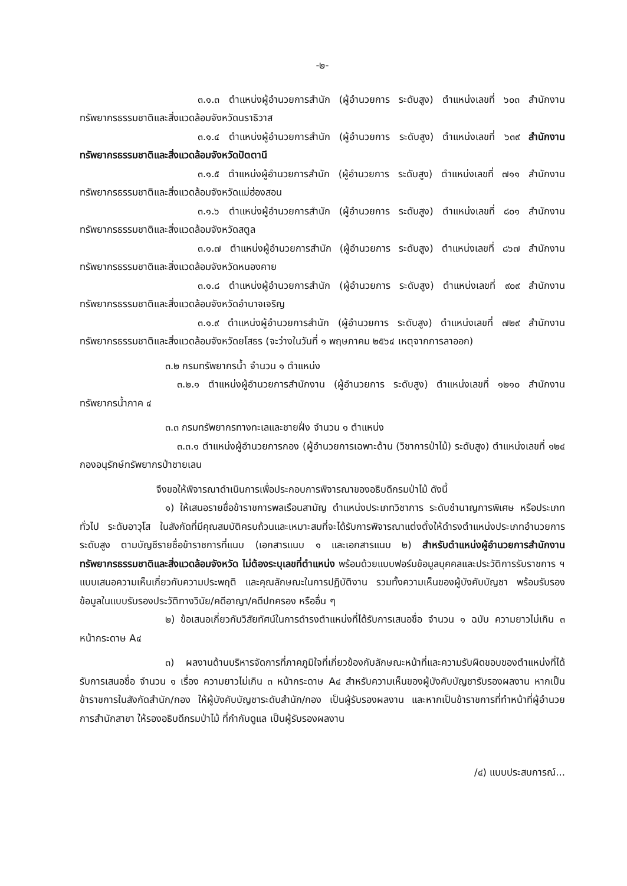-๒-
๓.๑.๓ ตำแหน่งผู้อำนวยการสำนัก (ผู้อำนวยการ ระดับสูง) ตำแหน่งเลขที่ ๖๐๓ สำนักงานทรัพยากรธรรมชาติและสิ่งแวดล้อมจังหวัดนราธิวาส
๓.๑.๔ ตำแหน่งผู้อำนวยการสำนัก (ผู้อำนวยการ ระดับสูง) ตำแหน่งเลขที่ ๖๓๙ สำนักงานทรัพยากรธรรมชาติและสิ่งแวดล้อมจังหวัดปัตตานี
๓.๑.๕ ตำแหน่งผู้อำนวยการสำนัก (ผู้อำนวยการ ระดับสูง) ตำแหน่งเลขที่ ๗๑๑ สำนักงานทรัพยากรธรรมชาติและสิ่งแวดล้อมจังหวัดแม่ฮ่องสอน
๓.๑.๖ ตำแหน่งผู้อำนวยการสำนัก (ผู้อำนวยการ ระดับสูง) ตำแหน่งเลขที่ ๘๐๑ สำนักงานทรัพยากรธรรมชาติและสิ่งแวดล้อมจังหวัดสตูล
๓.๑.๗ ตำแหน่งผู้อำนวยการสำนัก (ผู้อำนวยการ ระดับสูง) ตำแหน่งเลขที่ ๘๖๗ สำนักงานทรัพยากรธรรมชาติและสิ่งแวดล้อมจังหวัดหนองคาย
๓.๑.๘ ตำแหน่งผู้อำนวยการสำนัก (ผู้อำนวยการ ระดับสูง) ตำแหน่งเลขที่ ๙๐๙ สำนักงานทรัพยากรธรรมชาติและสิ่งแวดล้อมจังหวัดอำนาจเจริญ
๓.๑.๙ ตำแหน่งผู้อำนวยการสำนัก (ผู้อำนวยการ ระดับสูง) ตำแหน่งเลขที่ ๗๒๙ สำนักงานทรัพยากรธรรมชาติและสิ่งแวดล้อมจังหวัดยโสธร (จะว่างในวันที่ ๑ พฤษภาคม ๒๕๖๔ เหตุจากการลาออก)
๓.๒ กรมทรัพยากรน้ำ จำนวน ๑ ตำแหน่ง
๓.๒.๑ ตำแหน่งผู้อำนวยการสำนักงาน (ผู้อำนวยการ ระดับสูง) ตำแหน่งเลขที่ ๑๒๑๐ สำนักงานทรัพยากรน้ำภาค ๔
๓.๓ กรมทรัพยากรทางทะเลและชายฝั่ง จำนวน ๑ ตำแหน่ง
๓.๓.๑ ตำแหน่งผู้อำนวยการกอง (ผู้อำนวยการเฉพาะด้าน (วิชาการป่าไม้) ระดับสูง) ตำแหน่งเลขที่ ๑๒๔ กองอนุรักษ์ทรัพยากรป่าชายเลน
จึงขอให้พิจารณาดำเนินการเพื่อประกอบการพิจารณาของอธิบดีกรมป่าไม้ ดังนี้
๑) ให้เสนอรายชื่อข้าราชการพลเรือนสามัญ ตำแหน่งประเภทวิชาการ ระดับชำนาญการพิเศษ หรือประเภททั่วไป ระดับอาวุโส ในสังกัดที่มีคุณสมบัติครบถ้วนและเหมาะสมที่จะได้รับการพิจารณาแต่งตั้งให้ดำรงตำแหน่งประเภทอำนวยการ ระดับสูง ตามบัญชีรายชื่อข้าราชการที่แนบ (เอกสารแนบ ๑ และเอกสารแนบ ๒) สำหรับตำแหน่งผู้อำนวยการสำนักงานทรัพยากรธรรมชาติและสิ่งแวดล้อมจังหวัด ไม่ต้องระบุเลขที่ตำแหน่ง พร้อมด้วยแบบฟอร์มข้อมูลบุคคลและประวัติการรับราชการ ฯ แบบเสนอความเห็นเกี่ยวกับความประพฤติ และคุณลักษณะในการปฏิบัติงาน รวมทั้งความเห็นของผู้บังคับบัญชา พร้อมรับรองข้อมูลในแบบรับรองประวัติทางวินัย/คดีอาญา/คดีปกครอง หรืออื่น ๆ
๒) ข้อเสนอเกี่ยวกับวิสัยทัศน์ในการดำรงตำแหน่งที่ได้รับการเสนอชื่อ จำนวน ๑ ฉบับ ความยาวไม่เกิน ๓ หน้ากระดาษ A๔
๓) ผลงานด้านบริหารจัดการที่ภาคภูมิใจที่เกี่ยวข้องกับลักษณะหน้าที่และความรับผิดชอบของตำแหน่งที่ได้รับการเสนอชื่อ จำนวน ๑ เรื่อง ความยาวไม่เกิน ๓ หน้ากระดาษ A๔ สำหรับความเห็นของผู้บังคับบัญชารับรองผลงาน หากเป็นข้าราชการในสังกัดสำนัก/กอง ให้ผู้บังคับบัญชาระดับสำนัก/กอง เป็นผู้รับรองผลงาน และหากเป็นข้าราชการที่ทำหน้าที่ผู้อำนวยการสำนักสาขา ให้รองอธิบดีกรมป่าไม้ ที่กำกับดูแล เป็นผู้รับรองผลงาน
/๔) แบบประสบการณ์...